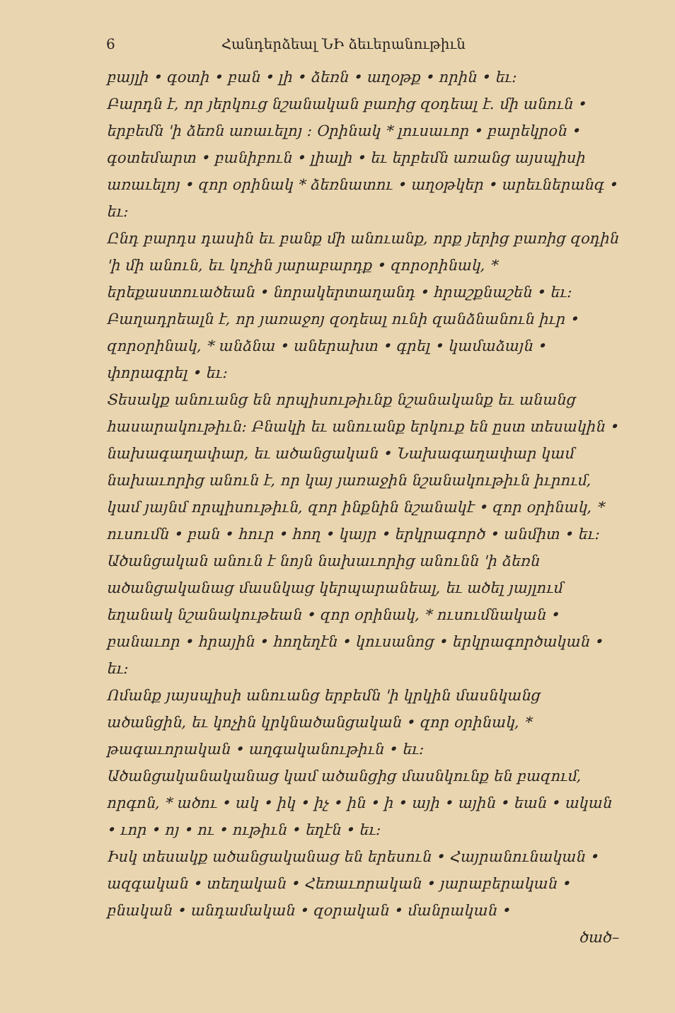6 Հանդերձեալ ՆԻ ձեւերանութիւն
բայլի • գօտի • բան • լի • ձեռն • աղօթք • որին • եւ։
Բարդն է, որ յերկուց նշանական բառից զօդեալ է. մի անուն • երբեմն 'ի ձեռն առաւելոյ ։ Օրինակ * լուսաւոր • բարեկրօն • գօտեմարտ • բանիբուն • լիալի • եւ երբեմն առանց այսպիսի առաւելոյ • զոր օրինակ * ձեռնատու • աղօթկեր • արեւներանգ • եւ։
Ընդ բարդս դասին եւ բանք մի անուանք, որք յերից բառից զօդին 'ի մի անուն, եւ կոչին յարաբարդք • զորօրինակ, * երեքաստուածեան • նորակերտաղանդ • հրաշքնաշեն • եւ։
Բաղադրեալն է, որ յառաջոյ զօդեալ ունի զանձնանուն իւր • զորօրինակ, * անձնա • աներախտ • գրել • կամաձայն • փորագրել • եւ։
Տեսակք անուանց են որպիսութիւնք նշանականք եւ անանց հասարակութիւն։ Բնակի եւ անուանք երկուք են ըստ տեսակին • նախագաղափար, եւ ածանցական • Նախագաղափար կամ նախաւորից անուն է, որ կայ յառաջին նշանակութիւն իւրում, կամ յայնմ որպիսութիւն, զոր ինքնին նշանակէ • զոր օրինակ, * ուսումն • բան • հուր • հող • կայր • երկրագործ • անմիտ • եւ։
Ածանցական անուն է նոյն նախաւորից անունն 'ի ձեռն ածանցականաց մասնկաց կերպարանեալ, եւ ածել յայլում եղանակ նշանակութեան • զոր օրինակ, * ուսումնական • բանաւոր • հրային • հողեղէն • կուսանոց • երկրագործական • եւ։
Ոմանք յայսպիսի անուանց երբեմն 'ի կրկին մասնկանց ածանցին, եւ կոչին կրկնածանցական • զոր օրինակ, * թագաւորական • աղգականութիւն • եւ։
Ածանցականականաց կամ ածանցից մասնկունք են բազում, որգոն, * ածու • ակ • իկ • իչ • ին • ի • այի • ային • եան • ական • ւոր • ոյ • ու • ութիւն • եղէն • եւ։
Իսկ տեսակք ածանցականաց են երեսուն • Հայրանունական • ազգական • տեղական • Հեռաւորական • յարաբերական • բնական • անդամական • զօրական • մանրական •
ծած–